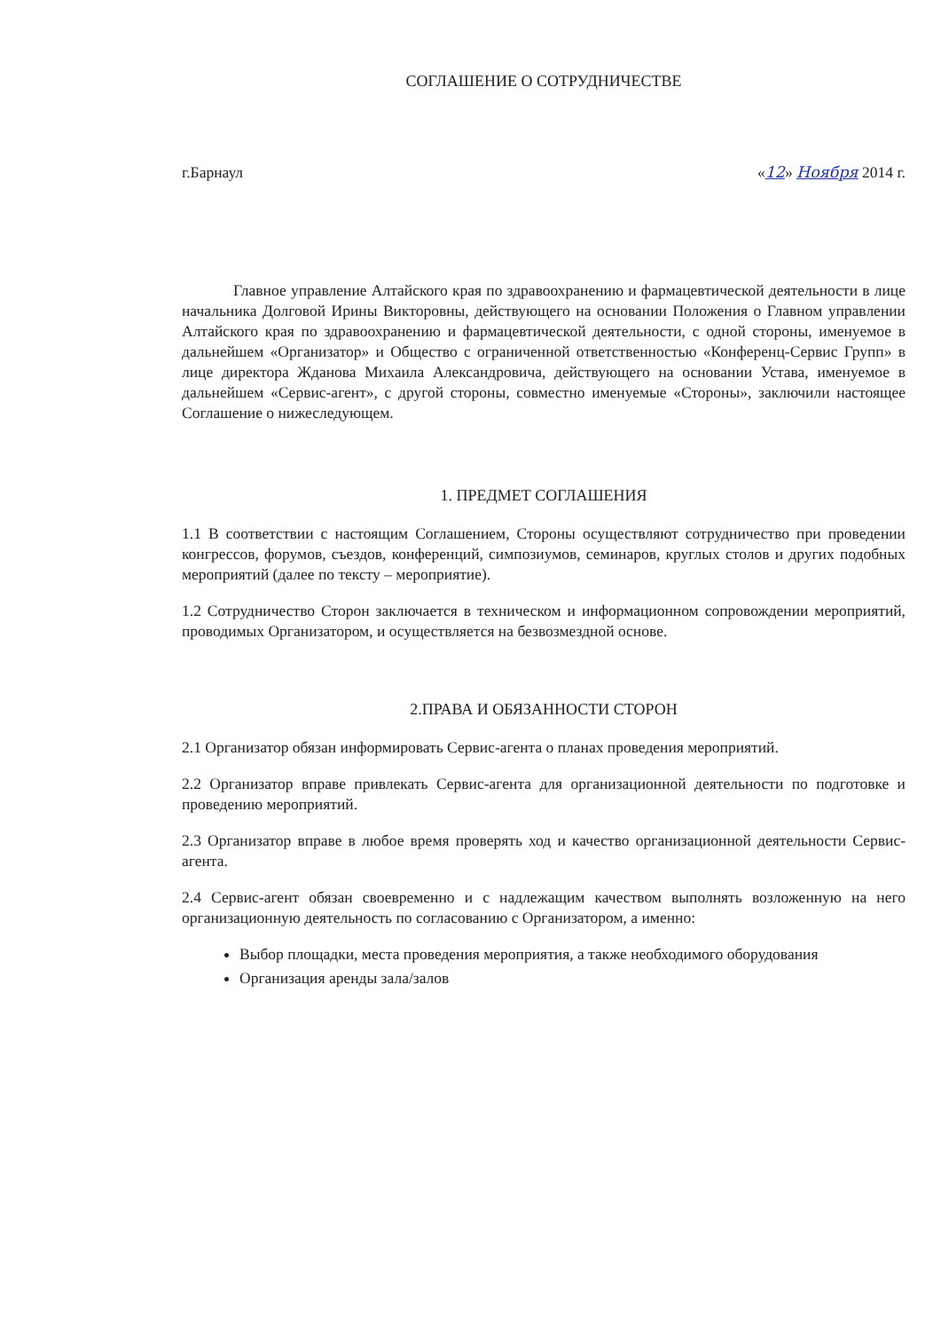СОГЛАШЕНИЕ О СОТРУДНИЧЕСТВЕ
г.Барнаул «12» Ноября 2014 г.
Главное управление Алтайского края по здравоохранению и фармацевтической деятельности в лице начальника Долговой Ирины Викторовны, действующего на основании Положения о Главном управлении Алтайского края по здравоохранению и фармацевтической деятельности, с одной стороны, именуемое в дальнейшем «Организатор» и Общество с ограниченной ответственностью «Конференц-Сервис Групп» в лице директора Жданова Михаила Александровича, действующего на основании Устава, именуемое в дальнейшем «Сервис-агент», с другой стороны, совместно именуемые «Стороны», заключили настоящее Соглашение о нижеследующем.
1. ПРЕДМЕТ СОГЛАШЕНИЯ
1.1 В соответствии с настоящим Соглашением, Стороны осуществляют сотрудничество при проведении конгрессов, форумов, съездов, конференций, симпозиумов, семинаров, круглых столов и других подобных мероприятий (далее по тексту – мероприятие).
1.2 Сотрудничество Сторон заключается в техническом и информационном сопровождении мероприятий, проводимых Организатором, и осуществляется на безвозмездной основе.
2.ПРАВА И ОБЯЗАННОСТИ СТОРОН
2.1 Организатор обязан информировать Сервис-агента о планах проведения мероприятий.
2.2 Организатор вправе привлекать Сервис-агента для организационной деятельности по подготовке и проведению мероприятий.
2.3 Организатор вправе в любое время проверять ход и качество организационной деятельности Сервис-агента.
2.4 Сервис-агент обязан своевременно и с надлежащим качеством выполнять возложенную на него организационную деятельность по согласованию с Организатором, а именно:
Выбор площадки, места проведения мероприятия, а также необходимого оборудования
Организация аренды зала/залов